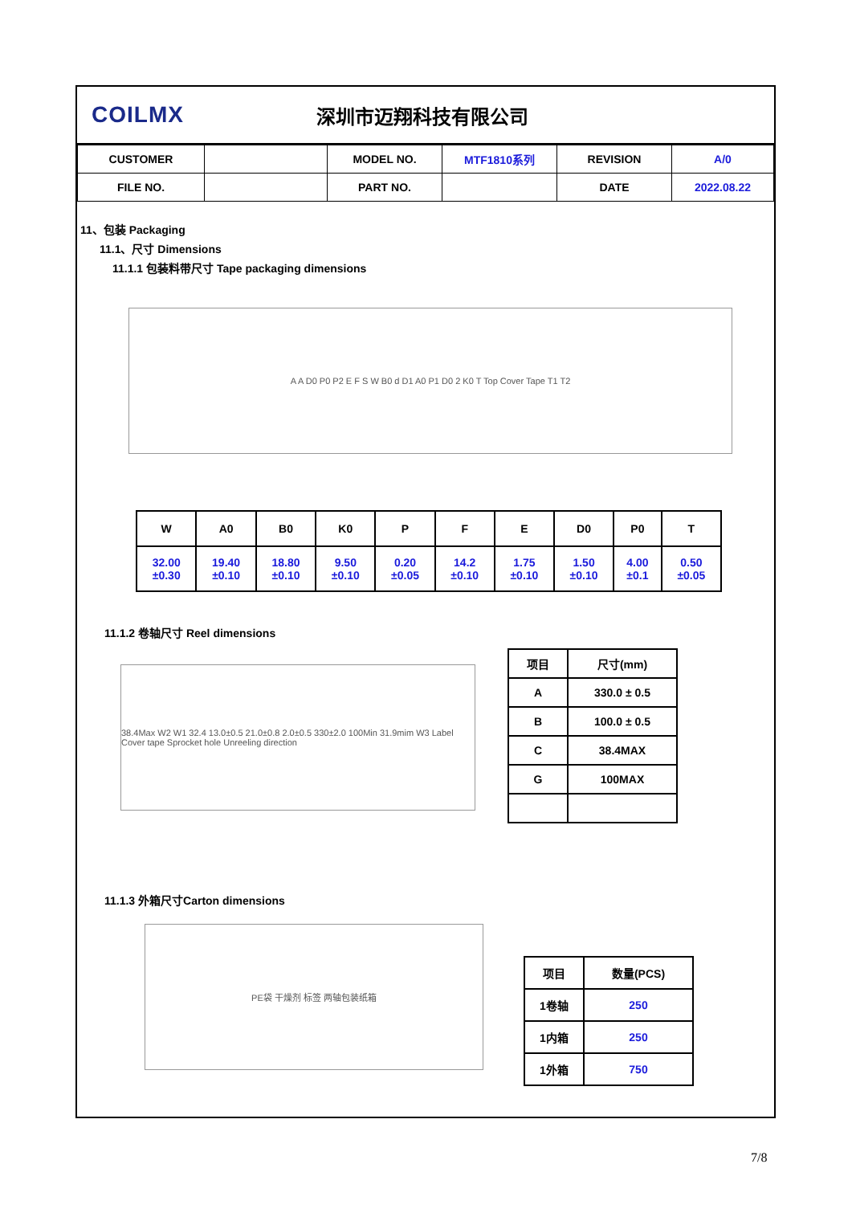COILMX
深圳市迈翔科技有限公司
| CUSTOMER | | MODEL NO. | MTF1810系列 | REVISION | A/0 |
| FILE NO. | | PART NO. | | DATE | 2022.08.22 |
11、包装 Packaging
11.1、尺寸 Dimensions
11.1.1 包装料带尺寸 Tape packaging dimensions
A A D0 P0 P2 E F S W B0 d D1 A0 P1 D0 2 K0 T Top Cover Tape T1 T2
| W | A0 | B0 | K0 | P | F | E | D0 | P0 | T |
| --- | --- | --- | --- | --- | --- | --- | --- | --- | --- |
| 32.00 ±0.30 | 19.40 ±0.10 | 18.80 ±0.10 | 9.50 ±0.10 | 0.20 ±0.05 | 14.2 ±0.10 | 1.75 ±0.10 | 1.50 ±0.10 | 4.00 ±0.1 | 0.50 ±0.05 |
11.1.2 卷轴尺寸 Reel dimensions
38.4Max W2 W1 32.4 13.0±0.5 21.0±0.8 2.0±0.5 330±2.0 100Min 31.9mim W3 Label Cover tape Sprocket hole Unreeling direction
| 项目 | 尺寸(mm) |
| A | 330.0 ± 0.5 |
| B | 100.0 ± 0.5 |
| C | 38.4MAX |
| G | 100MAX |
11.1.3 外箱尺寸Carton dimensions
PE袋 干燥剂 标签 两轴包装纸箱
| 项目 | 数量(PCS) |
| 1卷轴 | 250 |
| 1内箱 | 250 |
| 1外箱 | 750 |
7/8